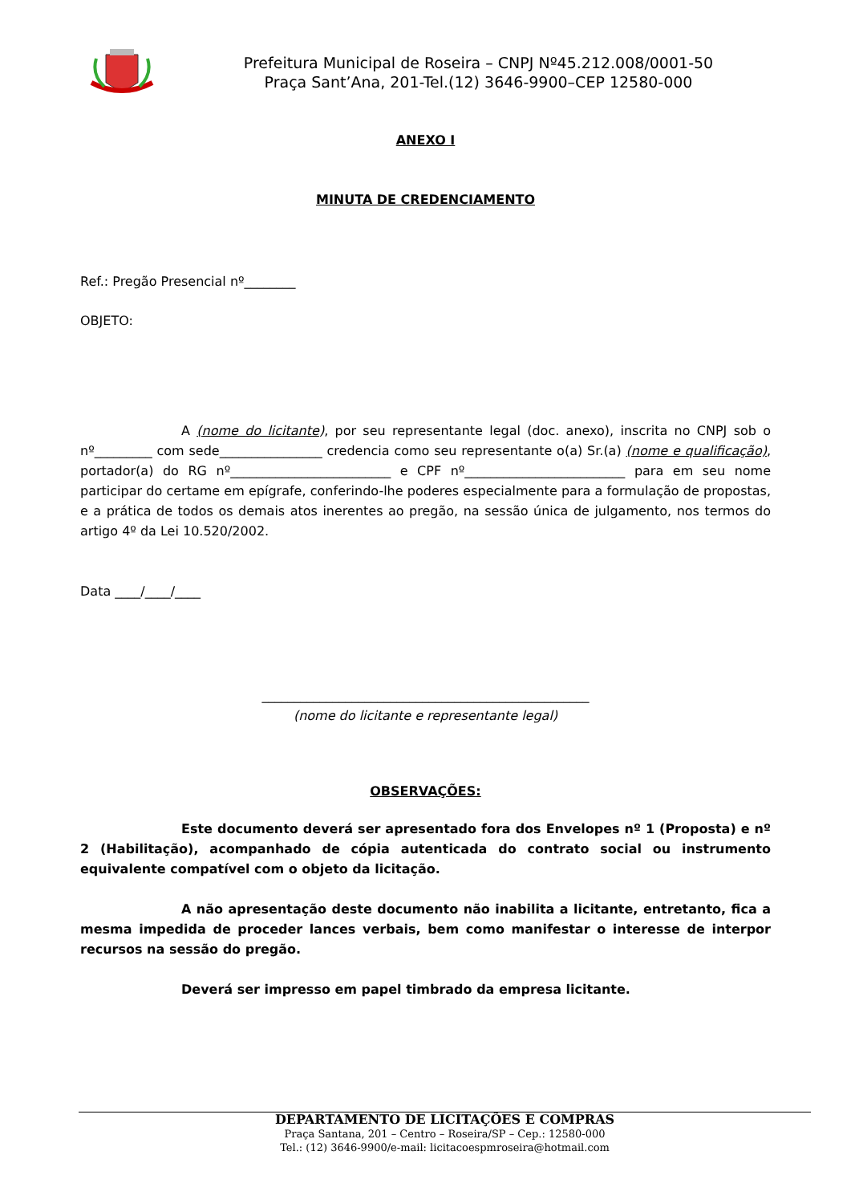Prefeitura Municipal de Roseira – CNPJ Nº45.212.008/0001-50
Praça Sant’Ana, 201-Tel.(12) 3646-9900–CEP 12580-000
ANEXO I
MINUTA DE CREDENCIAMENTO
Ref.: Pregão Presencial nº________
OBJETO:
A (nome do licitante), por seu representante legal (doc. anexo), inscrita no CNPJ sob o nº_________ com sede________________ credencia como seu representante o(a) Sr.(a) (nome e qualificação), portador(a) do RG nº_________________________ e CPF nº_________________________ para em seu nome participar do certame em epígrafe, conferindo-lhe poderes especialmente para a formulação de propostas, e a prática de todos os demais atos inerentes ao pregão, na sessão única de julgamento, nos termos do artigo 4º da Lei 10.520/2002.
Data ____/____/____
___________________________________________________
(nome do licitante e representante legal)
OBSERVAÇÕES:
Este documento deverá ser apresentado fora dos Envelopes nº 1 (Proposta) e nº 2 (Habilitação), acompanhado de cópia autenticada do contrato social ou instrumento equivalente compatível com o objeto da licitação.
A não apresentação deste documento não inabilita a licitante, entretanto, fica a mesma impedida de proceder lances verbais, bem como manifestar o interesse de interpor recursos na sessão do pregão.
Deverá ser impresso em papel timbrado da empresa licitante.
DEPARTAMENTO DE LICITAÇÕES E COMPRAS
Praça Santana, 201 – Centro – Roseira/SP – Cep.: 12580-000
Tel.: (12) 3646-9900/e-mail: licitacoespmroseira@hotmail.com